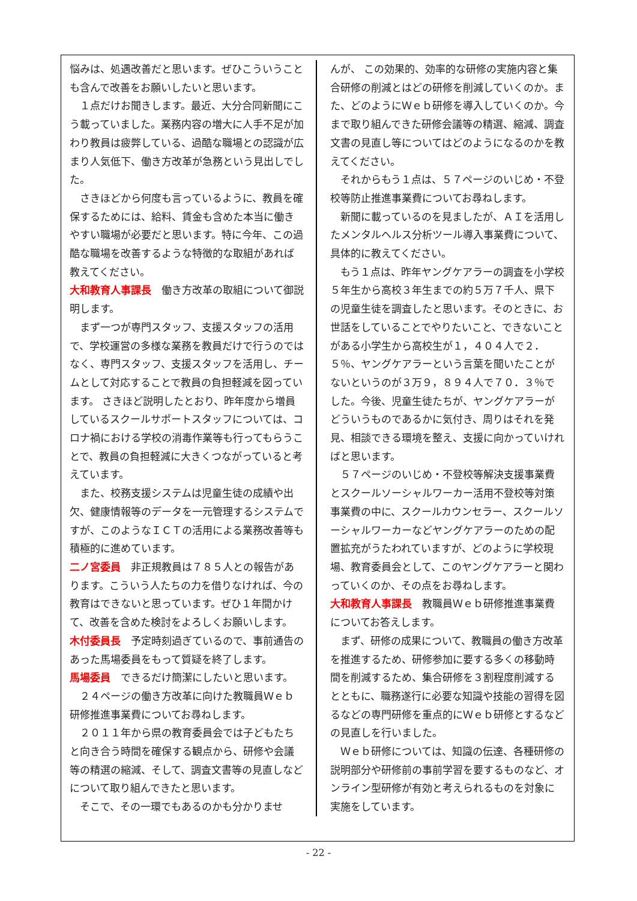悩みは、処遇改善だと思います。ぜひこういうことも含んで改善をお願いしたいと思います。
１点だけお聞きします。最近、大分合同新聞にこう載っていました。業務内容の増大に人手不足が加わり教員は疲弊している、過酷な職場との認識が広まり人気低下、働き方改革が急務という見出しでした。
さきほどから何度も言っているように、教員を確保するためには、給料、賃金も含めた本当に働きやすい職場が必要だと思います。特に今年、この過酷な職場を改善するような特徴的な取組があれば教えてください。
大和教育人事課長　働き方改革の取組について御説明します。
まず一つが専門スタッフ、支援スタッフの活用で、学校運営の多様な業務を教員だけで行うのではなく、専門スタッフ、支援スタッフを活用し、チームとして対応することで教員の負担軽減を図っています。 さきほど説明したとおり、昨年度から増員しているスクールサポートスタッフについては、コロナ禍における学校の消毒作業等も行ってもらうことで、教員の負担軽減に大きくつながっていると考えています。
また、校務支援システムは児童生徒の成績や出欠、健康情報等のデータを一元管理するシステムですが、このようなＩＣＴの活用による業務改善等も積極的に進めています。
二ノ宮委員　非正規教員は７８５人との報告があります。こういう人たちの力を借りなければ、今の教育はできないと思っています。ぜひ１年間かけて、改善を含めた検討をよろしくお願いします。
木付委員長　予定時刻過ぎているので、事前通告のあった馬場委員をもって質疑を終了します。
馬場委員　できるだけ簡潔にしたいと思います。
２４ページの働き方改革に向けた教職員Ｗｅｂ研修推進事業費についてお尋ねします。
２０１１年から県の教育委員会では子どもたちと向き合う時間を確保する観点から、研修や会議等の精選の縮減、そして、調査文書等の見直しなどについて取り組んできたと思います。
そこで、その一環でもあるのかも分かりませ
んが、 この効果的、効率的な研修の実施内容と集合研修の削減とはどの研修を削減していくのか。また、どのようにＷｅｂ研修を導入していくのか。今まで取り組んできた研修会議等の精選、縮減、調査文書の見直し等についてはどのようになるのかを教えてください。
それからもう１点は、５７ページのいじめ・不登校等防止推進事業費についてお尋ねします。
新聞に載っているのを見ましたが、ＡＩを活用したメンタルヘルス分析ツール導入事業費について、具体的に教えてください。
もう１点は、昨年ヤングケアラーの調査を小学校５年生から高校３年生までの約５万７千人、県下の児童生徒を調査したと思います。そのときに、お世話をしていることでやりたいこと、できないことがある小学生から高校生が１，４０４人で２．５％、ヤングケアラーという言葉を聞いたことがないというのが３万９，８９４人で７０．３％でした。今後、児童生徒たちが、ヤングケアラーがどういうものであるかに気付き、周りはそれを発見、相談できる環境を整え、支援に向かっていければと思います。
５７ページのいじめ・不登校等解決支援事業費とスクールソーシャルワーカー活用不登校等対策事業費の中に、スクールカウンセラー、スクールソーシャルワーカーなどヤングケアラーのための配置拡充がうたわれていますが、どのように学校現場、教育委員会として、このヤングケアラーと関わっていくのか、その点をお尋ねします。
大和教育人事課長　教職員Ｗｅｂ研修推進事業費についてお答えします。
まず、研修の成果について、教職員の働き方改革を推進するため、研修参加に要する多くの移動時間を削減するため、集合研修を３割程度削減するとともに、職務遂行に必要な知識や技能の習得を図るなどの専門研修を重点的にＷｅｂ研修とするなどの見直しを行いました。
Ｗｅｂ研修については、知識の伝達、各種研修の説明部分や研修前の事前学習を要するものなど、オンライン型研修が有効と考えられるものを対象に実施をしています。
- 22 -